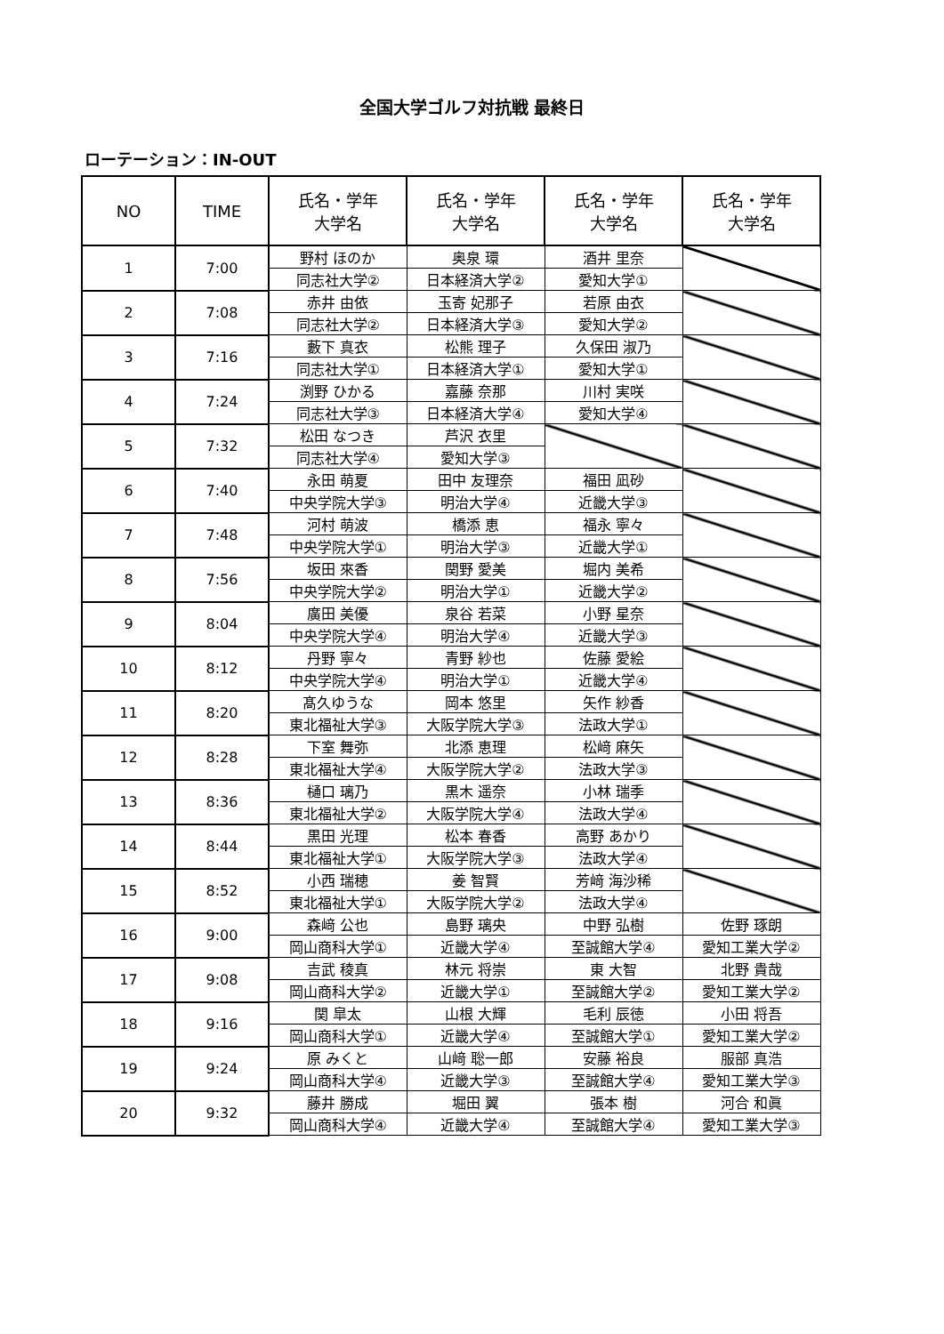全国大学ゴルフ対抗戦 最終日
ローテーション：IN-OUT
| NO | TIME | 氏名・学年 大学名 | 氏名・学年 大学名 | 氏名・学年 大学名 | 氏名・学年 大学名 |
| --- | --- | --- | --- | --- | --- |
| 1 | 7:00 | 野村 ほのか | 奥泉 環 | 酒井 里奈 | |
| | | 同志社大学② | 日本経済大学② | 愛知大学① | |
| 2 | 7:08 | 赤井 由依 | 玉寄 妃那子 | 若原 由衣 | |
| | | 同志社大学② | 日本経済大学③ | 愛知大学② | |
| 3 | 7:16 | 藪下 真衣 | 松熊 理子 | 久保田 淑乃 | |
| | | 同志社大学① | 日本経済大学① | 愛知大学① | |
| 4 | 7:24 | 渕野 ひかる | 嘉藤 奈那 | 川村 実咲 | |
| | | 同志社大学③ | 日本経済大学④ | 愛知大学④ | |
| 5 | 7:32 | 松田 なつき | 芦沢 衣里 | | |
| | | 同志社大学④ | 愛知大学③ | | |
| 6 | 7:40 | 永田 萌夏 | 田中 友理奈 | 福田 凪砂 | |
| | | 中央学院大学③ | 明治大学④ | 近畿大学③ | |
| 7 | 7:48 | 河村 萌波 | 橋添 恵 | 福永 寧々 | |
| | | 中央学院大学① | 明治大学③ | 近畿大学① | |
| 8 | 7:56 | 坂田 來香 | 関野 愛美 | 堀内 美希 | |
| | | 中央学院大学② | 明治大学① | 近畿大学② | |
| 9 | 8:04 | 廣田 美優 | 泉谷 若菜 | 小野 星奈 | |
| | | 中央学院大学④ | 明治大学④ | 近畿大学③ | |
| 10 | 8:12 | 丹野 寧々 | 青野 紗也 | 佐藤 愛絵 | |
| | | 中央学院大学④ | 明治大学① | 近畿大学④ | |
| 11 | 8:20 | 髙久ゆうな | 岡本 悠里 | 矢作 紗香 | |
| | | 東北福祉大学③ | 大阪学院大学③ | 法政大学① | |
| 12 | 8:28 | 下室 舞弥 | 北添 恵理 | 松﨑 麻矢 | |
| | | 東北福祉大学④ | 大阪学院大学② | 法政大学③ | |
| 13 | 8:36 | 樋口 璃乃 | 黒木 遥奈 | 小林 瑞季 | |
| | | 東北福祉大学② | 大阪学院大学④ | 法政大学④ | |
| 14 | 8:44 | 黒田 光理 | 松本 春香 | 高野 あかり | |
| | | 東北福祉大学① | 大阪学院大学③ | 法政大学④ | |
| 15 | 8:52 | 小西 瑞穂 | 姜 智賢 | 芳﨑 海沙稀 | |
| | | 東北福祉大学① | 大阪学院大学② | 法政大学④ | |
| 16 | 9:00 | 森﨑 公也 | 島野 璃央 | 中野 弘樹 | 佐野 琢朗 |
| | | 岡山商科大学① | 近畿大学④ | 至誠館大学④ | 愛知工業大学② |
| 17 | 9:08 | 吉武 稜真 | 林元 将崇 | 東 大智 | 北野 貴哉 |
| | | 岡山商科大学② | 近畿大学① | 至誠館大学② | 愛知工業大学② |
| 18 | 9:16 | 関 皐太 | 山根 大輝 | 毛利 辰徳 | 小田 将吾 |
| | | 岡山商科大学① | 近畿大学④ | 至誠館大学① | 愛知工業大学② |
| 19 | 9:24 | 原 みくと | 山﨑 聡一郎 | 安藤 裕良 | 服部 真浩 |
| | | 岡山商科大学④ | 近畿大学③ | 至誠館大学④ | 愛知工業大学③ |
| 20 | 9:32 | 藤井 勝成 | 堀田 翼 | 張本 樹 | 河合 和眞 |
| | | 岡山商科大学④ | 近畿大学④ | 至誠館大学④ | 愛知工業大学③ |